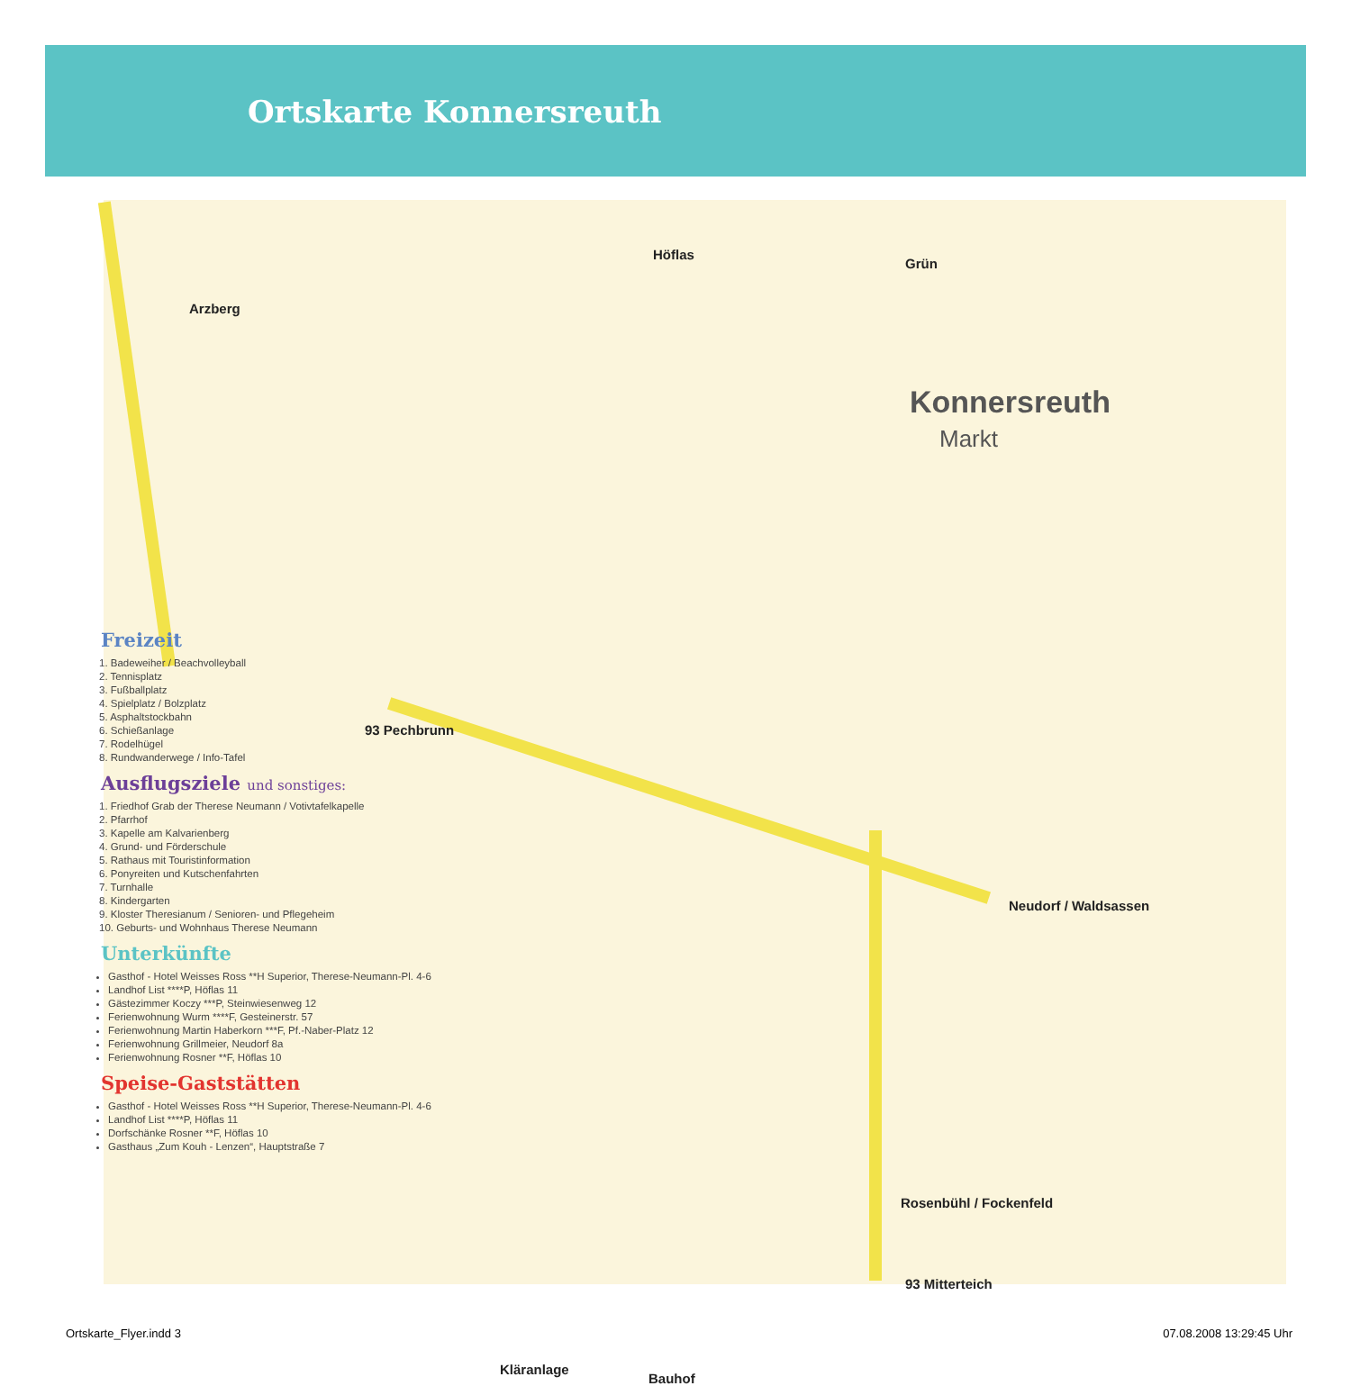Ortskarte Konnersreuth
Arzberg
Höflas
Grün
Konnersreuth
Markt
93 Pechbrunn
Neudorf / Waldsassen
Rosenbühl / Fockenfeld
93 Mitterteich
Kläranlage
Bauhof
Freizeit
1. Badeweiher / Beachvolleyball
2. Tennisplatz
3. Fußballplatz
4. Spielplatz / Bolzplatz
5. Asphaltstockbahn
6. Schießanlage
7. Rodelhügel
8. Rundwanderwege / Info-Tafel
Ausflugsziele und sonstiges:
1. Friedhof Grab der Therese Neumann / Votivtafelkapelle
2. Pfarrhof
3. Kapelle am Kalvarienberg
4. Grund- und Förderschule
5. Rathaus mit Touristinformation
6. Ponyreiten und Kutschenfahrten
7. Turnhalle
8. Kindergarten
9. Kloster Theresianum / Senioren- und Pflegeheim
10. Geburts- und Wohnhaus Therese Neumann
Unterkünfte
Gasthof - Hotel Weisses Ross **H Superior, Therese-Neumann-Pl. 4-6
Landhof List ****P, Höflas 11
Gästezimmer Koczy ***P, Steinwiesenweg 12
Ferienwohnung Wurm ****F, Gesteinerstr. 57
Ferienwohnung Martin Haberkorn ***F, Pf.-Naber-Platz 12
Ferienwohnung Grillmeier, Neudorf 8a
Ferienwohnung Rosner **F, Höflas 10
Speise-Gaststätten
Gasthof - Hotel Weisses Ross **H Superior, Therese-Neumann-Pl. 4-6
Landhof List ****P, Höflas 11
Dorfschänke Rosner **F, Höflas 10
Gasthaus „Zum Kouh - Lenzen“, Hauptstraße 7
Ortskarte_Flyer.indd 3 07.08.2008 13:29:45 Uhr